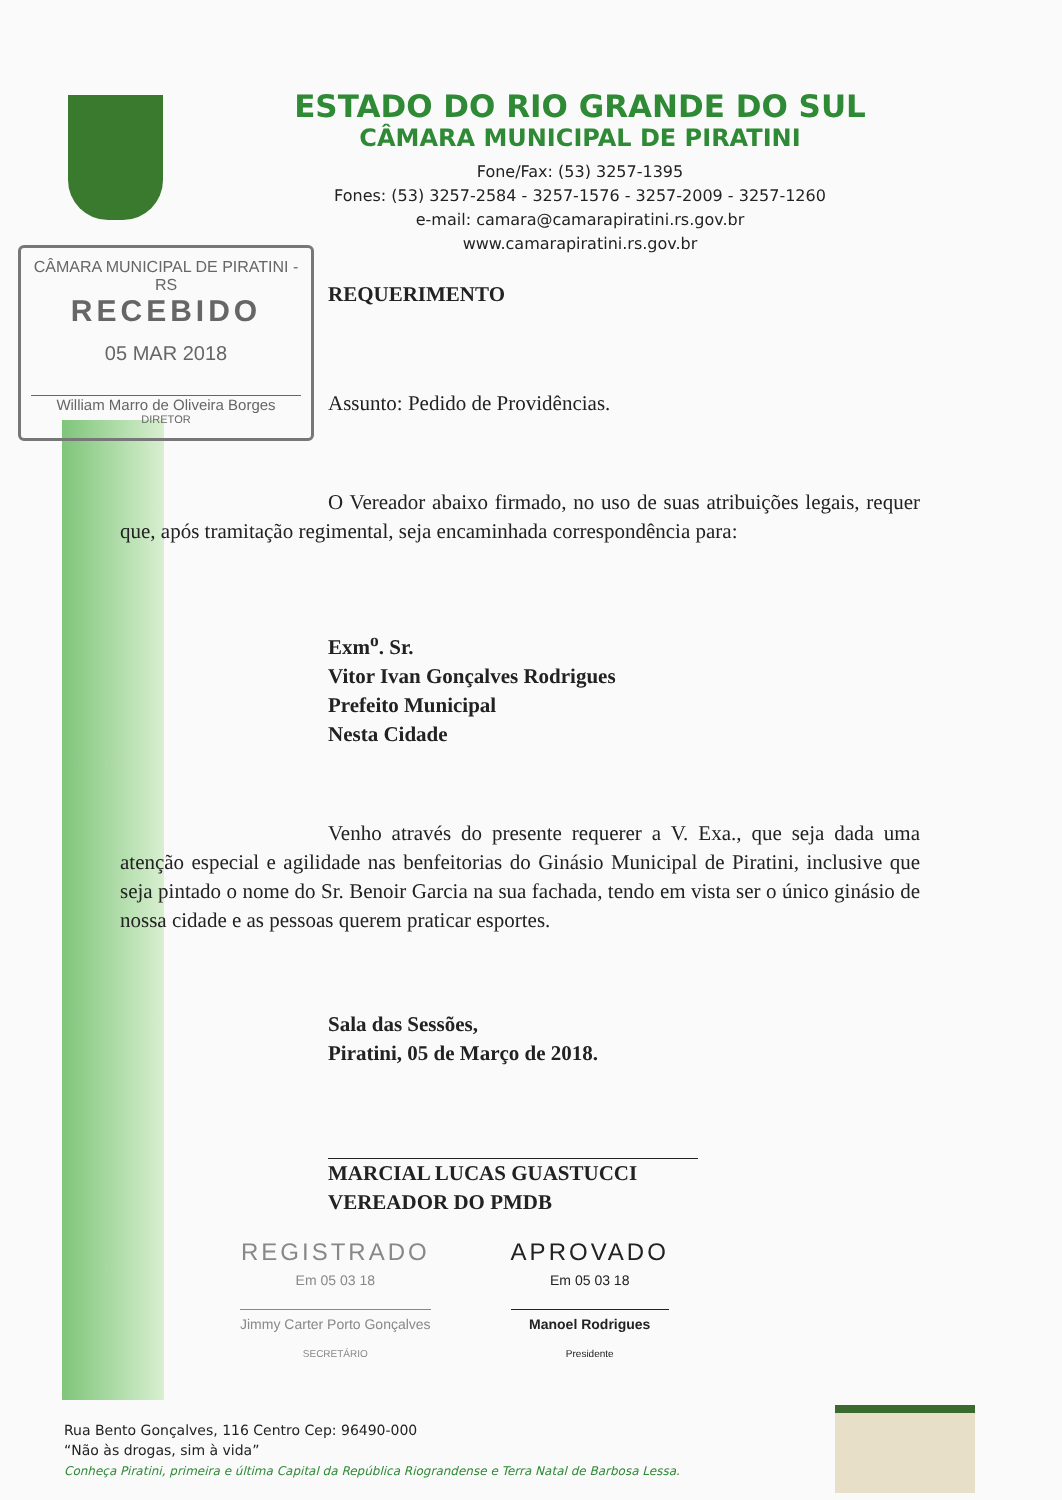ESTADO DO RIO GRANDE DO SUL
CÂMARA MUNICIPAL DE PIRATINI
Fone/Fax: (53) 3257-1395
Fones: (53) 3257-2584 - 3257-1576 - 3257-2009 - 3257-1260
e-mail: camara@camarapiratini.rs.gov.br
www.camarapiratini.rs.gov.br
CÂMARA MUNICIPAL DE PIRATINI - RS
RECEBIDO
05 MAR 2018
William Marro de Oliveira Borges
DIRETOR
REQUERIMENTO
Assunto: Pedido de Providências.
O Vereador abaixo firmado, no uso de suas atribuições legais, requer que, após tramitação regimental, seja encaminhada correspondência para:
Exm<sup>o</sup>. Sr.
Vitor Ivan Gonçalves Rodrigues
Prefeito Municipal
Nesta Cidade
Venho através do presente requerer a V. Exa., que seja dada uma atenção especial e agilidade nas benfeitorias do Ginásio Municipal de Piratini, inclusive que seja pintado o nome do Sr. Benoir Garcia na sua fachada, tendo em vista ser o único ginásio de nossa cidade e as pessoas querem praticar esportes.
Sala das Sessões,
Piratini, 05 de Março de 2018.
MARCIAL LUCAS GUASTUCCI
VEREADOR DO PMDB
REGISTRADO
Em 05 03 18
Jimmy Carter Porto Gonçalves
SECRETÁRIO
APROVADO
Em 05 03 18
Manoel Rodrigues
Presidente
Rua Bento Gonçalves, 116 Centro Cep: 96490-000
“Não às drogas, sim à vida”
Conheça Piratini, primeira e última Capital da República Riograndense e Terra Natal de Barbosa Lessa.